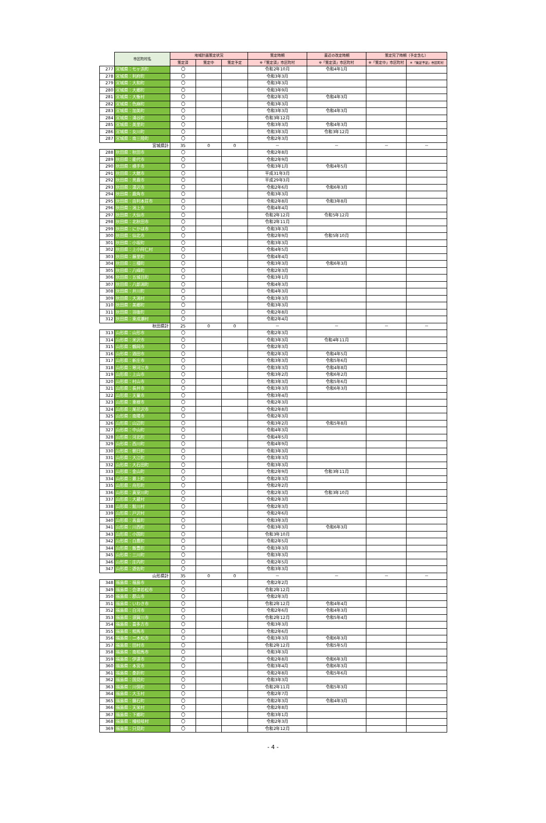| | 市区町村名 | 地域計画策定状況 | | | 策定時期 | 直近の改定時期 | 策定完了時期（予定含む） | |
| --- | --- | --- | --- | --- | --- | --- | --- | --- |
| | | 策定済 | 策定中 | 策定予定 | ※「策定済」市区町村 | ※「策定済」市区町村 | ※「策定中」市区町村 | ※「策定予定」市区町村 |
| 277 | 宮城県：七ヶ浜町 | 〇 | | | 令和2年10月 | 令和4年1月 | | |
| 278 | 宮城県：利府町 | 〇 | | | 令和3年3月 | | | |
| 279 | 宮城県：大和町 | 〇 | | | 令和3年3月 | | | |
| 280 | 宮城県：大郷町 | 〇 | | | 令和3年9月 | | | |
| 281 | 宮城県：大衡村 | 〇 | | | 令和2年3月 | 令和4年3月 | | |
| 282 | 宮城県：色麻町 | 〇 | | | 令和3年3月 | | | |
| 283 | 宮城県：加美町 | 〇 | | | 令和3年3月 | 令和4年3月 | | |
| 284 | 宮城県：涌谷町 | 〇 | | | 令和3年12月 | | | |
| 285 | 宮城県：美里町 | 〇 | | | 令和3年3月 | 令和4年3月 | | |
| 286 | 宮城県：女川町 | 〇 | | | 令和3年3月 | 令和3年12月 | | |
| 287 | 宮城県：南三陸町 | 〇 | | | 令和2年3月 | | | |
| 宮城県計 | | 35 | 0 | 0 | － | － | － | － |
| 288 | 秋田県：秋田市 | 〇 | | | 令和2年8月 | | | |
| 289 | 秋田県：能代市 | 〇 | | | 令和2年9月 | | | |
| 290 | 秋田県：横手市 | 〇 | | | 令和3年1月 | 令和4年5月 | | |
| 291 | 秋田県：大館市 | 〇 | | | 平成31年3月 | | | |
| 292 | 秋田県：男鹿市 | 〇 | | | 平成29年3月 | | | |
| 293 | 秋田県：湯沢市 | 〇 | | | 令和2年6月 | 令和6年3月 | | |
| 294 | 秋田県：鹿角市 | 〇 | | | 令和3年3月 | | | |
| 295 | 秋田県：由利本荘市 | 〇 | | | 令和2年8月 | 令和3年8月 | | |
| 296 | 秋田県：潟上市 | 〇 | | | 令和4年4月 | | | |
| 297 | 秋田県：大仙市 | 〇 | | | 令和2年12月 | 令和5年12月 | | |
| 298 | 秋田県：北秋田市 | 〇 | | | 令和2年11月 | | | |
| 299 | 秋田県：にかほ市 | 〇 | | | 令和3年3月 | | | |
| 300 | 秋田県：仙北市 | 〇 | | | 令和2年9月 | 令和5年10月 | | |
| 301 | 秋田県：小坂町 | 〇 | | | 令和3年3月 | | | |
| 302 | 秋田県：上小阿仁村 | 〇 | | | 令和4年5月 | | | |
| 303 | 秋田県：藤里町 | 〇 | | | 令和4年4月 | | | |
| 304 | 秋田県：三種町 | 〇 | | | 令和3年3月 | 令和6年3月 | | |
| 305 | 秋田県：八峰町 | 〇 | | | 令和2年3月 | | | |
| 306 | 秋田県：五城目町 | 〇 | | | 令和3年1月 | | | |
| 307 | 秋田県：八郎潟町 | 〇 | | | 令和4年3月 | | | |
| 308 | 秋田県：井川町 | 〇 | | | 令和4年3月 | | | |
| 309 | 秋田県：大潟村 | 〇 | | | 令和3年3月 | | | |
| 310 | 秋田県：美郷町 | 〇 | | | 令和3年3月 | | | |
| 311 | 秋田県：羽後町 | 〇 | | | 令和2年8月 | | | |
| 312 | 秋田県：東成瀬村 | 〇 | | | 令和2年4月 | | | |
| 秋田県計 | | 25 | 0 | 0 | － | － | － | － |
| 313 | 山形県：山形市 | 〇 | | | 令和2年3月 | | | |
| 314 | 山形県：米沢市 | 〇 | | | 令和3年3月 | 令和4年11月 | | |
| 315 | 山形県：鶴岡市 | 〇 | | | 令和2年3月 | | | |
| 316 | 山形県：酒田市 | 〇 | | | 令和2年3月 | 令和4年5月 | | |
| 317 | 山形県：新庄市 | 〇 | | | 令和3年3月 | 令和5年6月 | | |
| 318 | 山形県：寒河江市 | 〇 | | | 令和3年3月 | 令和4年8月 | | |
| 319 | 山形県：上山市 | 〇 | | | 令和3年2月 | 令和6年2月 | | |
| 320 | 山形県：村山市 | 〇 | | | 令和3年3月 | 令和5年6月 | | |
| 321 | 山形県：長井市 | 〇 | | | 令和3年3月 | 令和6年3月 | | |
| 322 | 山形県：天童市 | 〇 | | | 令和3年4月 | | | |
| 323 | 山形県：東根市 | 〇 | | | 令和2年3月 | | | |
| 324 | 山形県：尾花沢市 | 〇 | | | 令和2年8月 | | | |
| 325 | 山形県：南陽市 | 〇 | | | 令和2年3月 | | | |
| 326 | 山形県：山辺町 | 〇 | | | 令和3年2月 | 令和5年8月 | | |
| 327 | 山形県：中山町 | 〇 | | | 令和4年3月 | | | |
| 328 | 山形県：河北町 | 〇 | | | 令和4年5月 | | | |
| 329 | 山形県：西川町 | 〇 | | | 令和4年9月 | | | |
| 330 | 山形県：朝日町 | 〇 | | | 令和3年3月 | | | |
| 331 | 山形県：大江町 | 〇 | | | 令和3年3月 | | | |
| 332 | 山形県：大石田町 | 〇 | | | 令和3年3月 | | | |
| 333 | 山形県：金山町 | 〇 | | | 令和2年9月 | 令和3年11月 | | |
| 334 | 山形県：最上町 | 〇 | | | 令和2年3月 | | | |
| 335 | 山形県：舟形町 | 〇 | | | 令和2年2月 | | | |
| 336 | 山形県：真室川町 | 〇 | | | 令和2年3月 | 令和3年10月 | | |
| 337 | 山形県：大蔵村 | 〇 | | | 令和2年3月 | | | |
| 338 | 山形県：鮭川村 | 〇 | | | 令和2年3月 | | | |
| 339 | 山形県：戸沢村 | 〇 | | | 令和2年6月 | | | |
| 340 | 山形県：高畠町 | 〇 | | | 令和3年3月 | | | |
| 341 | 山形県：川西町 | 〇 | | | 令和3年3月 | 令和6年3月 | | |
| 343 | 山形県：小国町 | 〇 | | | 令和3年10月 | | | |
| 342 | 山形県：白鷹町 | 〇 | | | 令和2年5月 | | | |
| 344 | 山形県：飯豊町 | 〇 | | | 令和3年3月 | | | |
| 345 | 山形県：三川町 | 〇 | | | 令和3年3月 | | | |
| 346 | 山形県：庄内町 | 〇 | | | 令和2年5月 | | | |
| 347 | 山形県：遊佐町 | 〇 | | | 令和3年3月 | | | |
| 山形県計 | | 35 | 0 | 0 | － | － | － | － |
| 348 | 福島県：福島市 | 〇 | | | 令和2年2月 | | | |
| 349 | 福島県：会津若松市 | 〇 | | | 令和2年12月 | | | |
| 350 | 福島県：郡山市 | 〇 | | | 令和2年3月 | | | |
| 351 | 福島県：いわき市 | 〇 | | | 令和2年12月 | 令和4年4月 | | |
| 352 | 福島県：白河市 | 〇 | | | 令和2年6月 | 令和4年3月 | | |
| 353 | 福島県：須賀川市 | 〇 | | | 令和2年12月 | 令和5年4月 | | |
| 354 | 福島県：喜多方市 | 〇 | | | 令和3年3月 | | | |
| 355 | 福島県：相馬市 | 〇 | | | 令和2年6月 | | | |
| 356 | 福島県：二本松市 | 〇 | | | 令和3年3月 | 令和6年3月 | | |
| 357 | 福島県：田村市 | 〇 | | | 令和2年12月 | 令和5年5月 | | |
| 358 | 福島県：南相馬市 | 〇 | | | 令和3年3月 | | | |
| 359 | 福島県：伊達市 | 〇 | | | 令和2年8月 | 令和6年3月 | | |
| 360 | 福島県：本宮市 | 〇 | | | 令和3年4月 | 令和6年3月 | | |
| 361 | 福島県：桑折町 | 〇 | | | 令和2年8月 | 令和5年6月 | | |
| 362 | 福島県：国見町 | 〇 | | | 令和3年3月 | | | |
| 363 | 福島県：川俣町 | 〇 | | | 令和2年11月 | 令和5年3月 | | |
| 364 | 福島県：大玉村 | 〇 | | | 令和2年7月 | | | |
| 365 | 福島県：鏡石町 | 〇 | | | 令和2年3月 | 令和4年3月 | | |
| 366 | 福島県：天栄村 | 〇 | | | 令和2年8月 | | | |
| 367 | 福島県：下郷町 | 〇 | | | 令和3年1月 | | | |
| 368 | 福島県：檜枝岐村 | 〇 | | | 令和2年3月 | | | |
| 369 | 福島県：只見町 | 〇 | | | 令和2年12月 | | | |
- 4 -